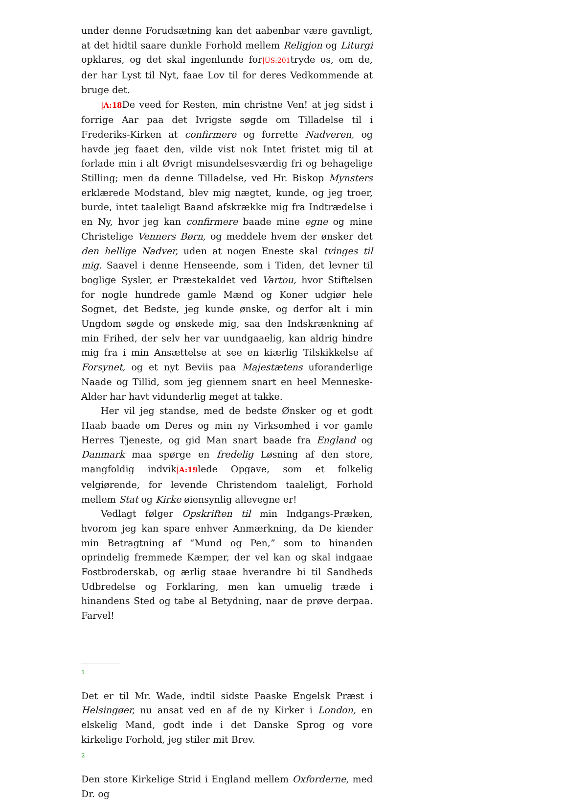under denne Forudsætning kan det aabenbar være gavnligt, at det hidtil saare dunkle Forhold mellem Religjon og Liturgi opklares, og det skal ingenlunde for|US:201tryde os, om de, der har Lyst til Nyt, faae Lov til for deres Vedkommende at bruge det.
|A:18 De veed for Resten, min christne Ven! at jeg sidst i forrige Aar paa det Ivrigste søgde om Tilladelse til i Frederiks-Kirken at confirmere og forrette Nadveren, og havde jeg faaet den, vilde vist nok Intet fristet mig til at forlade min i alt Øvrigt misundelsesværdig fri og behagelige Stilling; men da denne Tilladelse, ved Hr. Biskop Mynsters erklærede Modstand, blev mig nægtet, kunde, og jeg troer, burde, intet taaleligt Baand afskrække mig fra Indtrædelse i en Ny, hvor jeg kan confirmere baade mine egne og mine Christelige Venners Børn, og meddele hvem der ønsker det den hellige Nadver, uden at nogen Eneste skal tvinges til mig. Saavel i denne Henseende, som i Tiden, det levner til boglige Sysler, er Præstekaldet ved Vartou, hvor Stiftelsen for nogle hundrede gamle Mænd og Koner udgiør hele Sognet, det Bedste, jeg kunde ønske, og derfor alt i min Ungdom søgde og ønskede mig, saa den Indskrænkning af min Frihed, der selv her var uundgaaelig, kan aldrig hindre mig fra i min Ansættelse at see en kiærlig Tilskikkelse af Forsynet, og et nyt Beviis paa Majestætens uforanderlige Naade og Tillid, som jeg giennem snart en heel Menneske-Alder har havt vidunderlig meget at takke.
Her vil jeg standse, med de bedste Ønsker og et godt Haab baade om Deres og min ny Virksomhed i vor gamle Herres Tjeneste, og gid Man snart baade fra England og Danmark maa spørge en fredelig Løsning af den store, mangfoldig indvik|A:19lede Opgave, som et folkelig velgiørende, for levende Christendom taaleligt, Forhold mellem Stat og Kirke øiensynlig allevegne er!
Vedlagt følger Opskriften til min Indgangs-Præken, hvorom jeg kan spare enhver Anmærkning, da De kiender min Betragtning af “Mund og Pen,” som to hinanden oprindelig fremmede Kæmper, der vel kan og skal indgaae Fostbroderskab, og ærlig staae hverandre bi til Sandheds Udbredelse og Forklaring, men kan umuelig træde i hinandens Sted og tabe al Betydning, naar de prøve derpaa. Farvel!
1
Det er til Mr. Wade, indtil sidste Paaske Engelsk Præst i Helsingøer, nu ansat ved en af de ny Kirker i London, en elskelig Mand, godt inde i det Danske Sprog og vore kirkelige Forhold, jeg stiler mit Brev.
2
Den store Kirkelige Strid i England mellem Oxforderne, med Dr. og